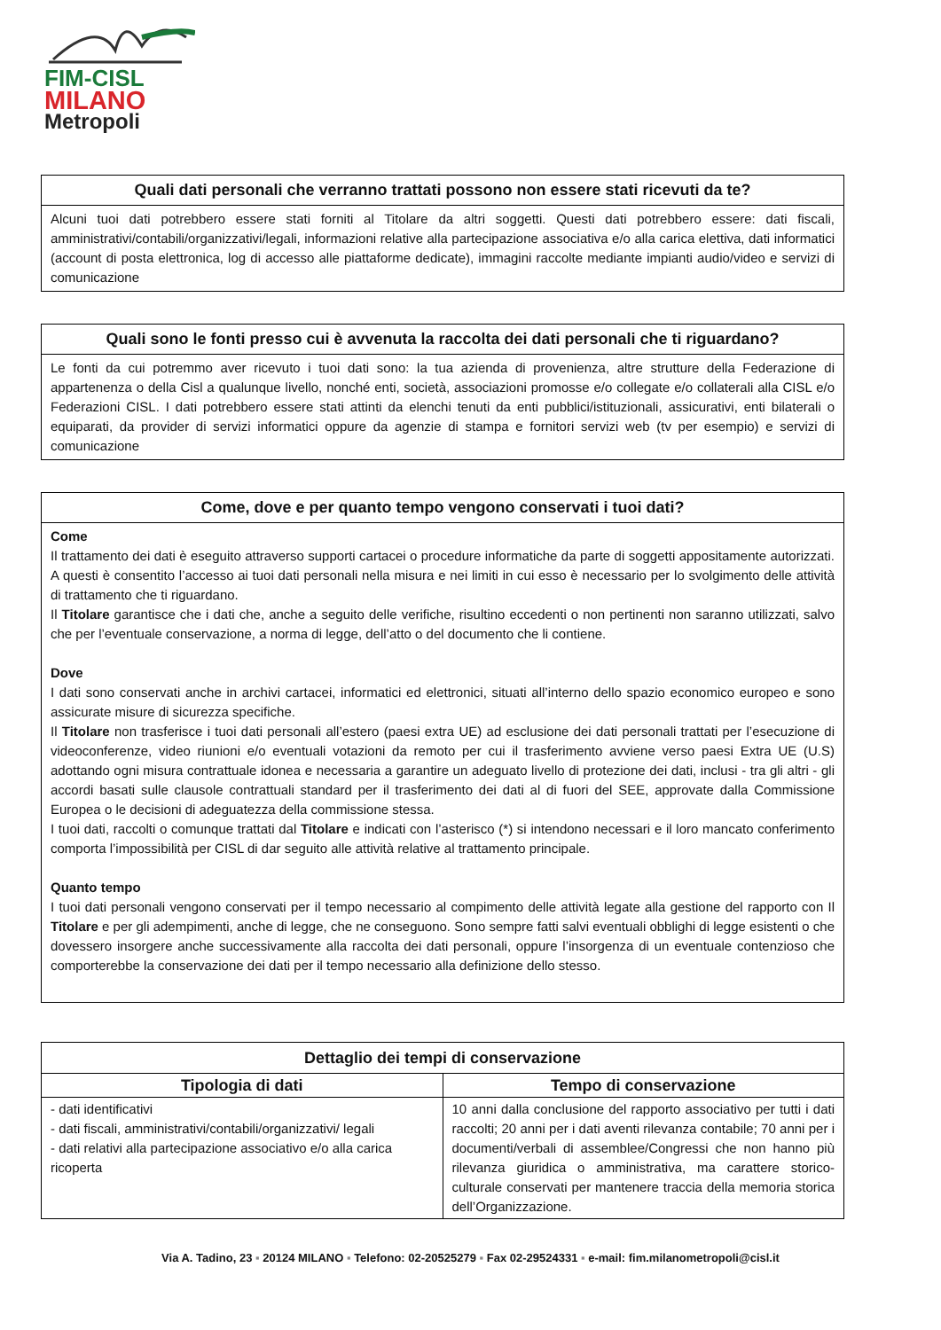FIM-CISL
MILANO
Metropoli
Quali dati personali che verranno trattati possono non essere stati ricevuti da te?
Alcuni tuoi dati potrebbero essere stati forniti al Titolare da altri soggetti. Questi dati potrebbero essere: dati fiscali, amministrativi/contabili/organizzativi/legali, informazioni relative alla partecipazione associativa e/o alla carica elettiva, dati informatici (account di posta elettronica, log di accesso alle piattaforme dedicate), immagini raccolte mediante impianti audio/video e servizi di comunicazione
Quali sono le fonti presso cui è avvenuta la raccolta dei dati personali che ti riguardano?
Le fonti da cui potremmo aver ricevuto i tuoi dati sono: la tua azienda di provenienza, altre strutture della Federazione di appartenenza o della Cisl a qualunque livello, nonché enti, società, associazioni promosse e/o collegate e/o collaterali alla CISL e/o Federazioni CISL. I dati potrebbero essere stati attinti da elenchi tenuti da enti pubblici/istituzionali, assicurativi, enti bilaterali o equiparati, da provider di servizi informatici oppure da agenzie di stampa e fornitori servizi web (tv per esempio) e servizi di comunicazione
Come, dove e per quanto tempo vengono conservati i tuoi dati?
Come
Il trattamento dei dati è eseguito attraverso supporti cartacei o procedure informatiche da parte di soggetti appositamente autorizzati. A questi è consentito l’accesso ai tuoi dati personali nella misura e nei limiti in cui esso è necessario per lo svolgimento delle attività di trattamento che ti riguardano.
Il Titolare garantisce che i dati che, anche a seguito delle verifiche, risultino eccedenti o non pertinenti non saranno utilizzati, salvo che per l’eventuale conservazione, a norma di legge, dell’atto o del documento che li contiene.
Dove
I dati sono conservati anche in archivi cartacei, informatici ed elettronici, situati all’interno dello spazio economico europeo e sono assicurate misure di sicurezza specifiche.
Il Titolare non trasferisce i tuoi dati personali all’estero (paesi extra UE) ad esclusione dei dati personali trattati per l’esecuzione di videoconferenze, video riunioni e/o eventuali votazioni da remoto per cui il trasferimento avviene verso paesi Extra UE (U.S) adottando ogni misura contrattuale idonea e necessaria a garantire un adeguato livello di protezione dei dati, inclusi - tra gli altri - gli accordi basati sulle clausole contrattuali standard per il trasferimento dei dati al di fuori del SEE, approvate dalla Commissione Europea o le decisioni di adeguatezza della commissione stessa.
I tuoi dati, raccolti o comunque trattati dal Titolare e indicati con l’asterisco (*) si intendono necessari e il loro mancato conferimento comporta l’impossibilità per CISL di dar seguito alle attività relative al trattamento principale.
Quanto tempo
I tuoi dati personali vengono conservati per il tempo necessario al compimento delle attività legate alla gestione del rapporto con Il Titolare e per gli adempimenti, anche di legge, che ne conseguono. Sono sempre fatti salvi eventuali obblighi di legge esistenti o che dovessero insorgere anche successivamente alla raccolta dei dati personali, oppure l’insorgenza di un eventuale contenzioso che comporterebbe la conservazione dei dati per il tempo necessario alla definizione dello stesso.
| Dettaglio dei tempi di conservazione | |
| --- | --- |
| Tipologia di dati | Tempo di conservazione |
| - dati identificativi - dati fiscali, amministrativi/contabili/organizzativi/ legali - dati relativi alla partecipazione associativo e/o alla carica ricoperta | 10 anni dalla conclusione del rapporto associativo per tutti i dati raccolti; 20 anni per i dati aventi rilevanza contabile; 70 anni per i documenti/verbali di assemblee/Congressi che non hanno più rilevanza giuridica o amministrativa, ma carattere storico-culturale conservati per mantenere traccia della memoria storica dell’Organizzazione. |
Via A. Tadino, 23 ▪ 20124 MILANO ▪ Telefono: 02-20525279 ▪ Fax 02-29524331 ▪ e-mail: fim.milanometropoli@cisl.it